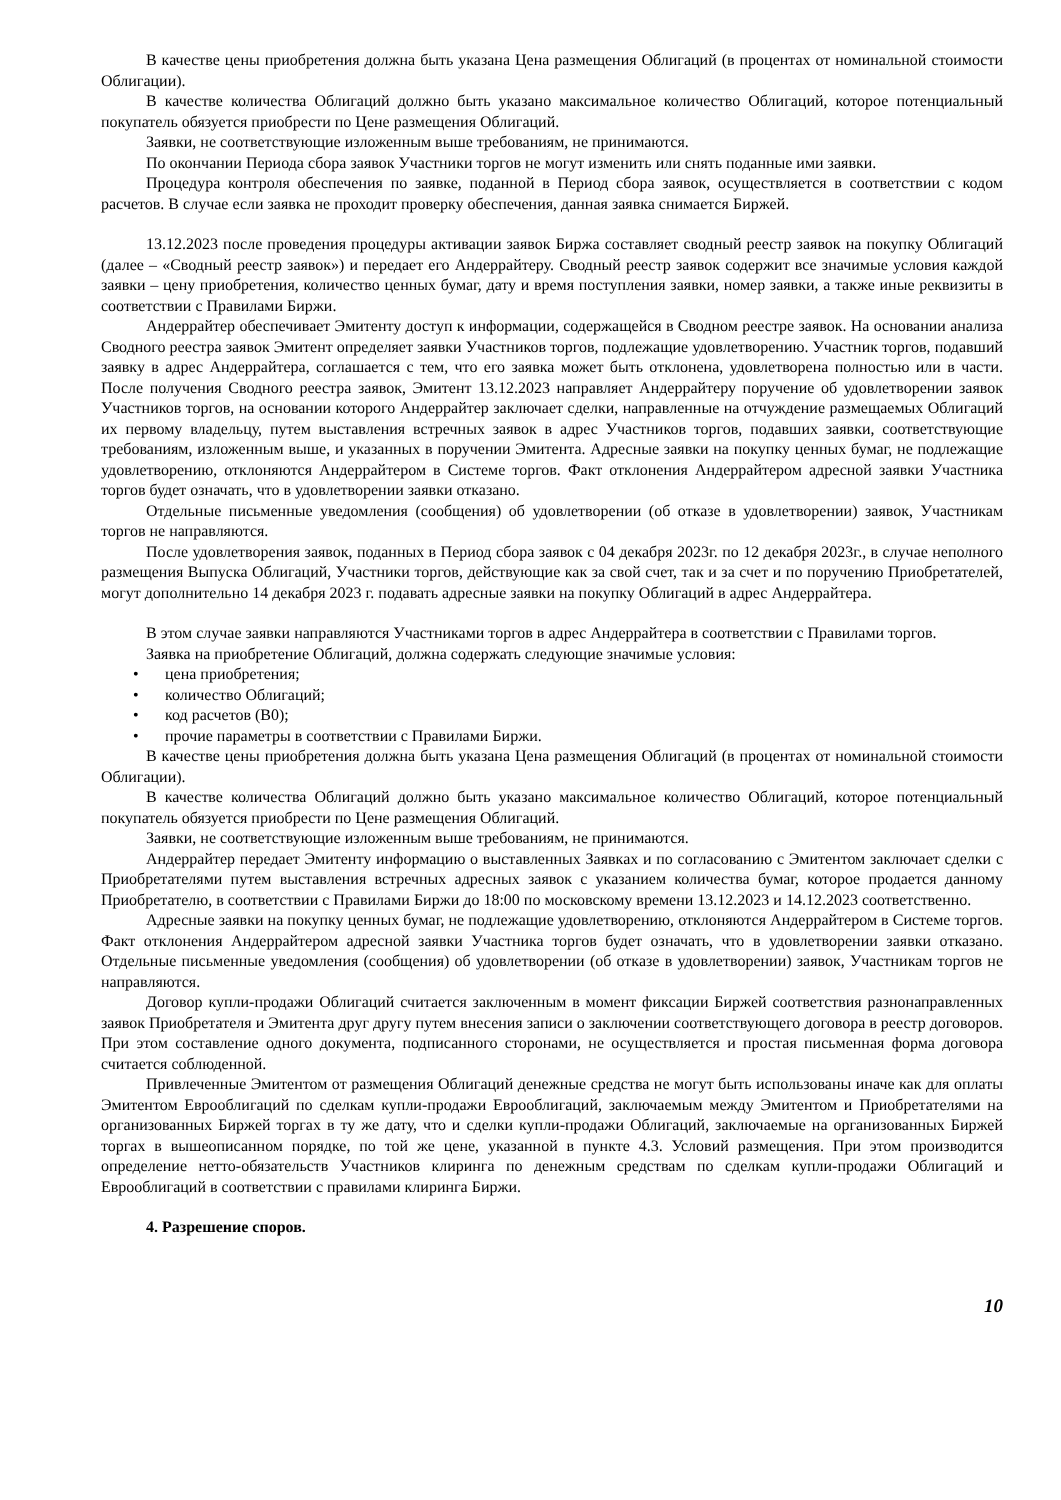В качестве цены приобретения должна быть указана Цена размещения Облигаций (в процентах от номинальной стоимости Облигации).
В качестве количества Облигаций должно быть указано максимальное количество Облигаций, которое потенциальный покупатель обязуется приобрести по Цене размещения Облигаций.
Заявки, не соответствующие изложенным выше требованиям, не принимаются.
По окончании Периода сбора заявок Участники торгов не могут изменить или снять поданные ими заявки.
Процедура контроля обеспечения по заявке, поданной в Период сбора заявок, осуществляется в соответствии с кодом расчетов. В случае если заявка не проходит проверку обеспечения, данная заявка снимается Биржей.
13.12.2023 после проведения процедуры активации заявок Биржа составляет сводный реестр заявок на покупку Облигаций (далее – «Сводный реестр заявок») и передает его Андеррайтеру. Сводный реестр заявок содержит все значимые условия каждой заявки – цену приобретения, количество ценных бумаг, дату и время поступления заявки, номер заявки, а также иные реквизиты в соответствии с Правилами Биржи.
Андеррайтер обеспечивает Эмитенту доступ к информации, содержащейся в Сводном реестре заявок. На основании анализа Сводного реестра заявок Эмитент определяет заявки Участников торгов, подлежащие удовлетворению. Участник торгов, подавший заявку в адрес Андеррайтера, соглашается с тем, что его заявка может быть отклонена, удовлетворена полностью или в части. После получения Сводного реестра заявок, Эмитент 13.12.2023 направляет Андеррайтеру поручение об удовлетворении заявок Участников торгов, на основании которого Андеррайтер заключает сделки, направленные на отчуждение размещаемых Облигаций их первому владельцу, путем выставления встречных заявок в адрес Участников торгов, подавших заявки, соответствующие требованиям, изложенным выше, и указанных в поручении Эмитента. Адресные заявки на покупку ценных бумаг, не подлежащие удовлетворению, отклоняются Андеррайтером в Системе торгов. Факт отклонения Андеррайтером адресной заявки Участника торгов будет означать, что в удовлетворении заявки отказано.
Отдельные письменные уведомления (сообщения) об удовлетворении (об отказе в удовлетворении) заявок, Участникам торгов не направляются.
После удовлетворения заявок, поданных в Период сбора заявок с 04 декабря 2023г. по 12 декабря 2023г., в случае неполного размещения Выпуска Облигаций, Участники торгов, действующие как за свой счет, так и за счет и по поручению Приобретателей, могут дополнительно 14 декабря 2023 г. подавать адресные заявки на покупку Облигаций в адрес Андеррайтера.
В этом случае заявки направляются Участниками торгов в адрес Андеррайтера в соответствии с Правилами торгов.
Заявка на приобретение Облигаций, должна содержать следующие значимые условия:
• цена приобретения;
• количество Облигаций;
• код расчетов (B0);
• прочие параметры в соответствии с Правилами Биржи.
В качестве цены приобретения должна быть указана Цена размещения Облигаций (в процентах от номинальной стоимости Облигации).
В качестве количества Облигаций должно быть указано максимальное количество Облигаций, которое потенциальный покупатель обязуется приобрести по Цене размещения Облигаций.
Заявки, не соответствующие изложенным выше требованиям, не принимаются.
Андеррайтер передает Эмитенту информацию о выставленных Заявках и по согласованию с Эмитентом заключает сделки с Приобретателями путем выставления встречных адресных заявок с указанием количества бумаг, которое продается данному Приобретателю, в соответствии с Правилами Биржи до 18:00 по московскому времени 13.12.2023 и 14.12.2023 соответственно.
Адресные заявки на покупку ценных бумаг, не подлежащие удовлетворению, отклоняются Андеррайтером в Системе торгов. Факт отклонения Андеррайтером адресной заявки Участника торгов будет означать, что в удовлетворении заявки отказано. Отдельные письменные уведомления (сообщения) об удовлетворении (об отказе в удовлетворении) заявок, Участникам торгов не направляются.
Договор купли-продажи Облигаций считается заключенным в момент фиксации Биржей соответствия разнонаправленных заявок Приобретателя и Эмитента друг другу путем внесения записи о заключении соответствующего договора в реестр договоров. При этом составление одного документа, подписанного сторонами, не осуществляется и простая письменная форма договора считается соблюденной.
Привлеченные Эмитентом от размещения Облигаций денежные средства не могут быть использованы иначе как для оплаты Эмитентом Еврооблигаций по сделкам купли-продажи Еврооблигаций, заключаемым между Эмитентом и Приобретателями на организованных Биржей торгах в ту же дату, что и сделки купли-продажи Облигаций, заключаемые на организованных Биржей торгах в вышеописанном порядке, по той же цене, указанной в пункте 4.3. Условий размещения. При этом производится определение нетто-обязательств Участников клиринга по денежным средствам по сделкам купли-продажи Облигаций и Еврооблигаций в соответствии с правилами клиринга Биржи.
4. Разрешение споров.
10